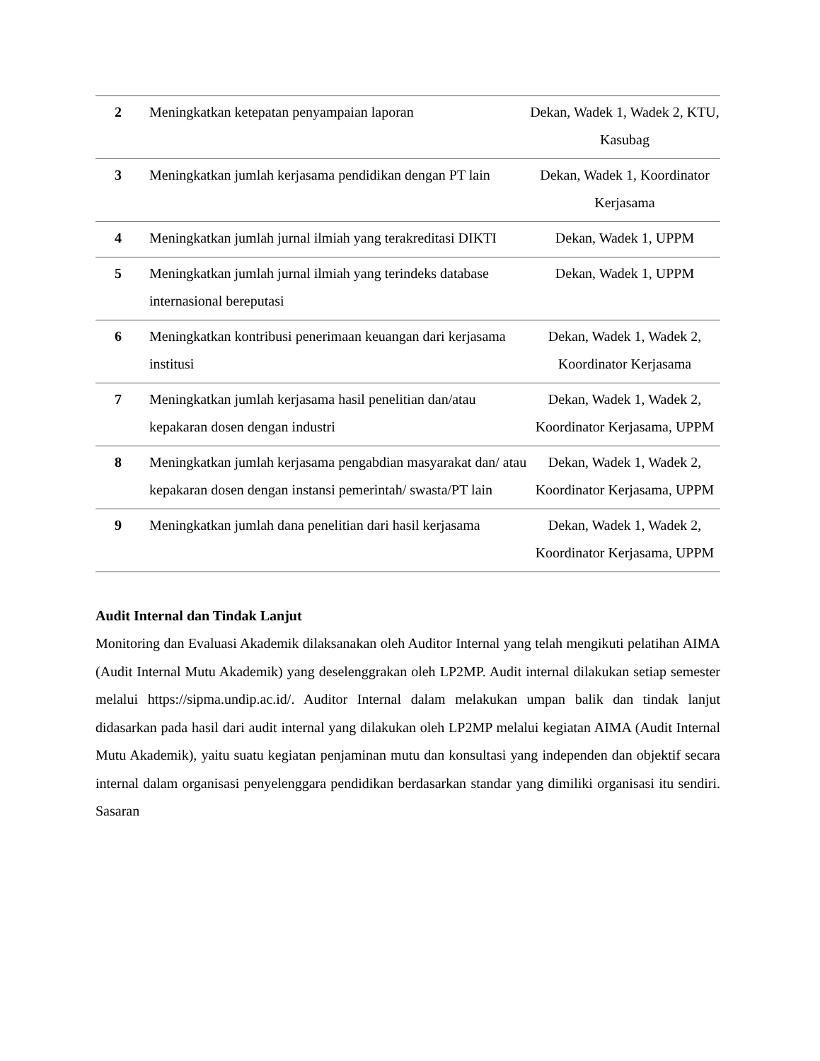| 2 | Meningkatkan ketepatan penyampaian laporan | Dekan, Wadek 1, Wadek 2, KTU, Kasubag |
| 3 | Meningkatkan jumlah kerjasama pendidikan dengan PT lain | Dekan, Wadek 1, Koordinator Kerjasama |
| 4 | Meningkatkan jumlah jurnal ilmiah yang terakreditasi DIKTI | Dekan, Wadek 1, UPPM |
| 5 | Meningkatkan jumlah jurnal ilmiah yang terindeks database internasional bereputasi | Dekan, Wadek 1, UPPM |
| 6 | Meningkatkan kontribusi penerimaan keuangan dari kerjasama institusi | Dekan, Wadek 1, Wadek 2, Koordinator Kerjasama |
| 7 | Meningkatkan jumlah kerjasama hasil penelitian dan/atau kepakaran dosen dengan industri | Dekan, Wadek 1, Wadek 2, Koordinator Kerjasama, UPPM |
| 8 | Meningkatkan jumlah kerjasama pengabdian masyarakat dan/ atau kepakaran dosen dengan instansi pemerintah/ swasta/PT lain | Dekan, Wadek 1, Wadek 2, Koordinator Kerjasama, UPPM |
| 9 | Meningkatkan jumlah dana penelitian dari hasil kerjasama | Dekan, Wadek 1, Wadek 2, Koordinator Kerjasama, UPPM |
Audit Internal dan Tindak Lanjut
Monitoring dan Evaluasi Akademik dilaksanakan oleh Auditor Internal yang telah mengikuti pelatihan AIMA (Audit Internal Mutu Akademik) yang deselenggrakan oleh LP2MP. Audit internal dilakukan setiap semester melalui https://sipma.undip.ac.id/. Auditor Internal dalam melakukan umpan balik dan tindak lanjut didasarkan pada hasil dari audit internal yang dilakukan oleh LP2MP melalui kegiatan AIMA (Audit Internal Mutu Akademik), yaitu suatu kegiatan penjaminan mutu dan konsultasi yang independen dan objektif secara internal dalam organisasi penyelenggara pendidikan berdasarkan standar yang dimiliki organisasi itu sendiri. Sasaran